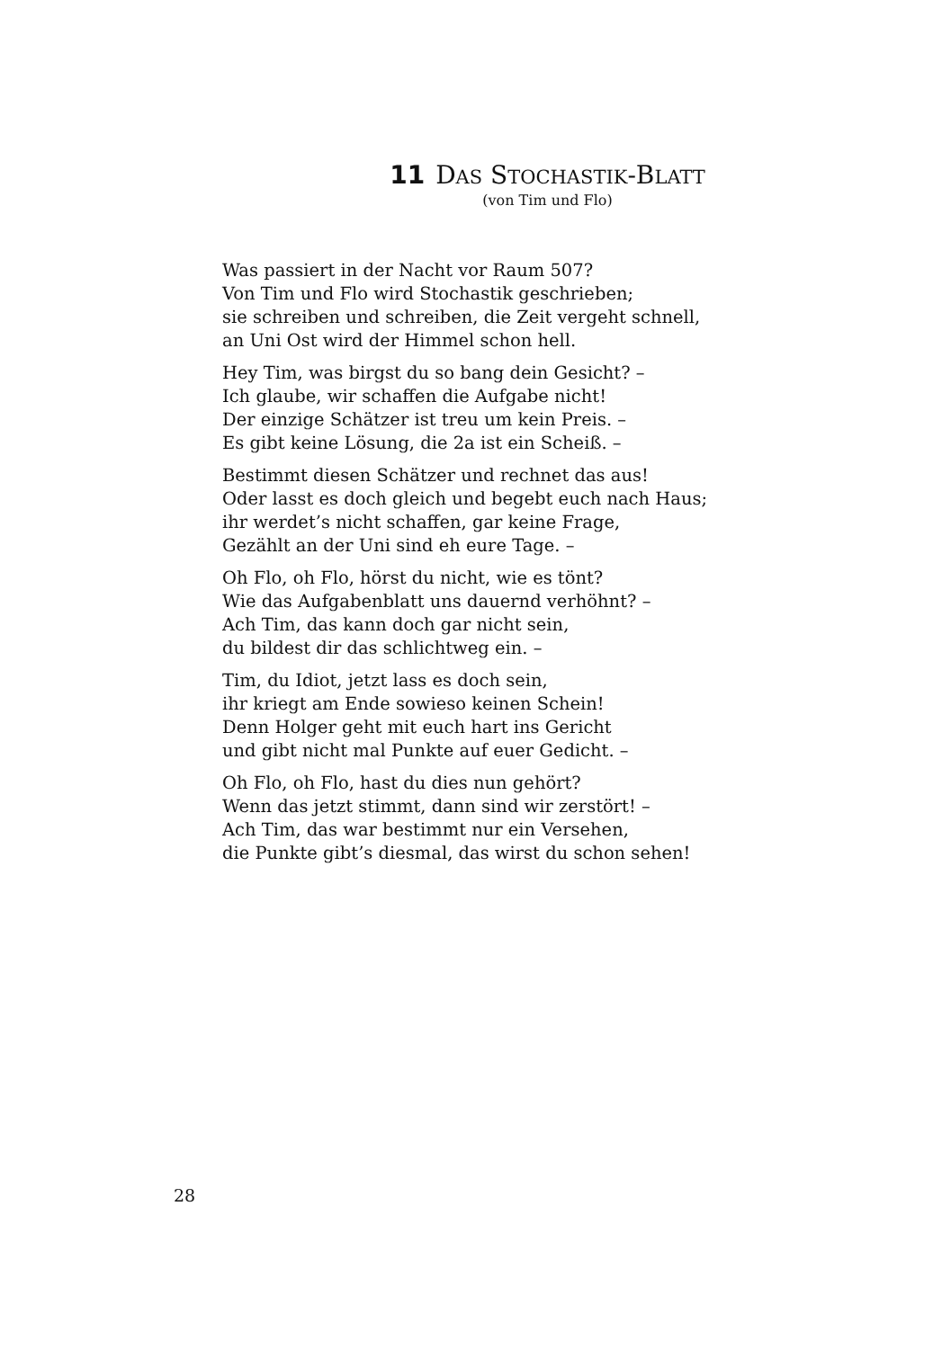11 DAS STOCHASTIK-BLATT
(von Tim und Flo)
Was passiert in der Nacht vor Raum 507?
Von Tim und Flo wird Stochastik geschrieben;
sie schreiben und schreiben, die Zeit vergeht schnell,
an Uni Ost wird der Himmel schon hell.
Hey Tim, was birgst du so bang dein Gesicht? –
Ich glaube, wir schaffen die Aufgabe nicht!
Der einzige Schätzer ist treu um kein Preis. –
Es gibt keine Lösung, die 2a ist ein Scheiß. –
Bestimmt diesen Schätzer und rechnet das aus!
Oder lasst es doch gleich und begebt euch nach Haus;
ihr werdet’s nicht schaffen, gar keine Frage,
Gezählt an der Uni sind eh eure Tage. –
Oh Flo, oh Flo, hörst du nicht, wie es tönt?
Wie das Aufgabenblatt uns dauernd verhöhnt? –
Ach Tim, das kann doch gar nicht sein,
du bildest dir das schlichtweg ein. –
Tim, du Idiot, jetzt lass es doch sein,
ihr kriegt am Ende sowieso keinen Schein!
Denn Holger geht mit euch hart ins Gericht
und gibt nicht mal Punkte auf euer Gedicht. –
Oh Flo, oh Flo, hast du dies nun gehört?
Wenn das jetzt stimmt, dann sind wir zerstört! –
Ach Tim, das war bestimmt nur ein Versehen,
die Punkte gibt’s diesmal, das wirst du schon sehen!
28